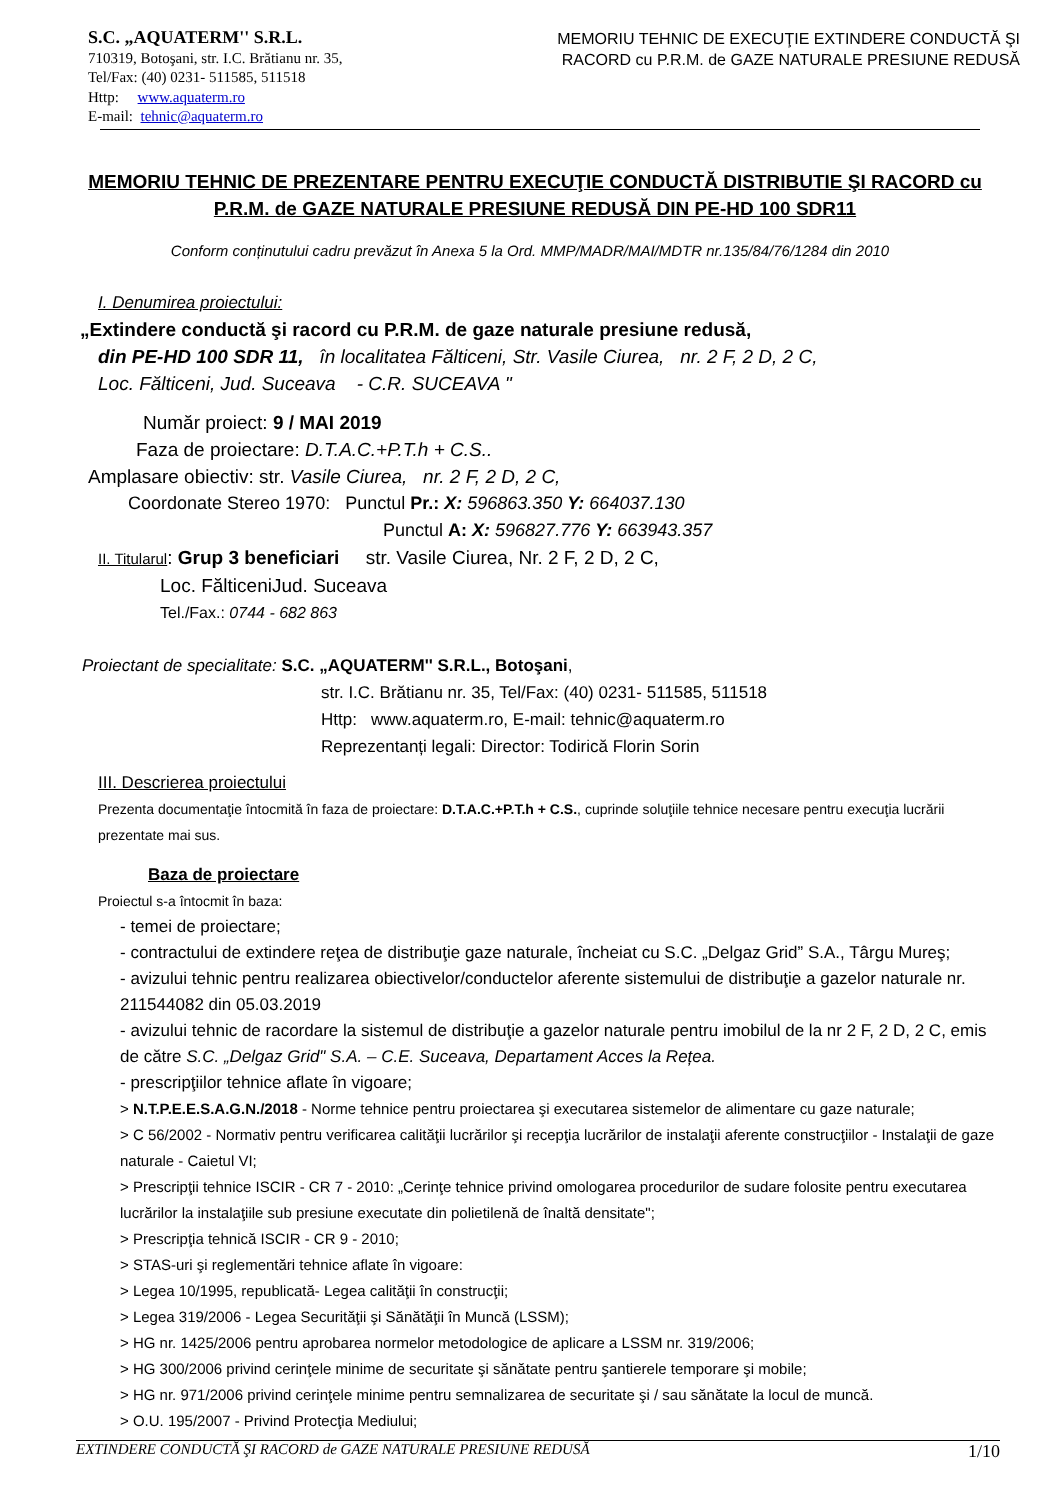S.C. „AQUATERM'' S.R.L.
710319, Botoşani, str. I.C. Brătianu nr. 35,
Tel/Fax: (40) 0231- 511585, 511518
Http: www.aquaterm.ro
E-mail: tehnic@aquaterm.ro
MEMORIU TEHNIC DE EXECUŢIE EXTINDERE CONDUCTĂ ŞI RACORD cu P.R.M. de GAZE NATURALE PRESIUNE REDUSĂ
MEMORIU TEHNIC DE PREZENTARE PENTRU EXECUŢIE CONDUCTĂ DISTRIBUTIE ŞI RACORD cu P.R.M. de GAZE NATURALE PRESIUNE REDUSĂ DIN PE-HD 100 SDR11
Conform conținutului cadru prevăzut în Anexa 5 la Ord. MMP/MADR/MAI/MDTR nr.135/84/76/1284 din 2010
I. Denumirea proiectului:
„Extindere conductă şi racord cu P.R.M. de gaze naturale presiune redusă,
din PE-HD 100 SDR 11, în localitatea Fălticeni, Str. Vasile Ciurea, nr. 2 F, 2 D, 2 C,
Loc. Fălticeni, Jud. Suceava - C.R. SUCEAVA "
Număr proiect: 9 / MAI 2019
Faza de proiectare: D.T.A.C.+P.T.h + C.S..
Amplasare obiectiv: str. Vasile Ciurea, nr. 2 F, 2 D, 2 C,
Coordonate Stereo 1970: Punctul Pr.: X: 596863.350 Y: 664037.130
Punctul A: X: 596827.776 Y: 663943.357
II. Titularul: Grup 3 beneficiari str. Vasile Ciurea, Nr. 2 F, 2 D, 2 C,
Loc. FălticeniJud. Suceava
Tel./Fax.: 0744 - 682 863
Proiectant de specialitate: S.C. „AQUATERM'' S.R.L., Botoşani,
str. I.C. Brătianu nr. 35, Tel/Fax: (40) 0231- 511585, 511518
Http: www.aquaterm.ro, E-mail: tehnic@aquaterm.ro
Reprezentanți legali: Director: Todirică Florin Sorin
III. Descrierea proiectului
Prezenta documentaţie întocmită în faza de proiectare: D.T.A.C.+P.T.h + C.S., cuprinde soluţiile tehnice necesare pentru execuţia lucrării prezentate mai sus.
Baza de proiectare
Proiectul s-a întocmit în baza:
- temei de proiectare;
- contractului de extindere reţea de distribuţie gaze naturale, încheiat cu S.C. „Delgaz Grid” S.A., Târgu Mureş;
- avizului tehnic pentru realizarea obiectivelor/conductelor aferente sistemului de distribuţie a gazelor naturale nr. 211544082 din 05.03.2019
- avizului tehnic de racordare la sistemul de distribuţie a gazelor naturale pentru imobilul de la nr 2 F, 2 D, 2 C, emis de către S.C. „Delgaz Grid" S.A. – C.E. Suceava, Departament Acces la Rețea.
- prescripţiilor tehnice aflate în vigoare;
> N.T.P.E.E.S.A.G.N./2018 - Norme tehnice pentru proiectarea şi executarea sistemelor de alimentare cu gaze naturale;
> C 56/2002 - Normativ pentru verificarea calităţii lucrărilor şi recepţia lucrărilor de instalaţii aferente construcţiilor - Instalaţii de gaze naturale - Caietul VI;
> Prescripţii tehnice ISCIR - CR 7 - 2010: „Cerinţe tehnice privind omologarea procedurilor de sudare folosite pentru executarea lucrărilor la instalaţiile sub presiune executate din polietilenă de înaltă densitate";
> Prescripţia tehnică ISCIR - CR 9 - 2010;
> STAS-uri şi reglementări tehnice aflate în vigoare:
> Legea 10/1995, republicată- Legea calităţii în construcţii;
> Legea 319/2006 - Legea Securităţii şi Sănătăţii în Muncă (LSSM);
> HG nr. 1425/2006 pentru aprobarea normelor metodologice de aplicare a LSSM nr. 319/2006;
> HG 300/2006 privind cerinţele minime de securitate şi sănătate pentru şantierele temporare şi mobile;
> HG nr. 971/2006 privind cerinţele minime pentru semnalizarea de securitate şi / sau sănătate la locul de muncă.
> O.U. 195/2007 - Privind Protecţia Mediului;
EXTINDERE CONDUCTĂ ŞI RACORD de GAZE NATURALE PRESIUNE REDUSĂ 1/10